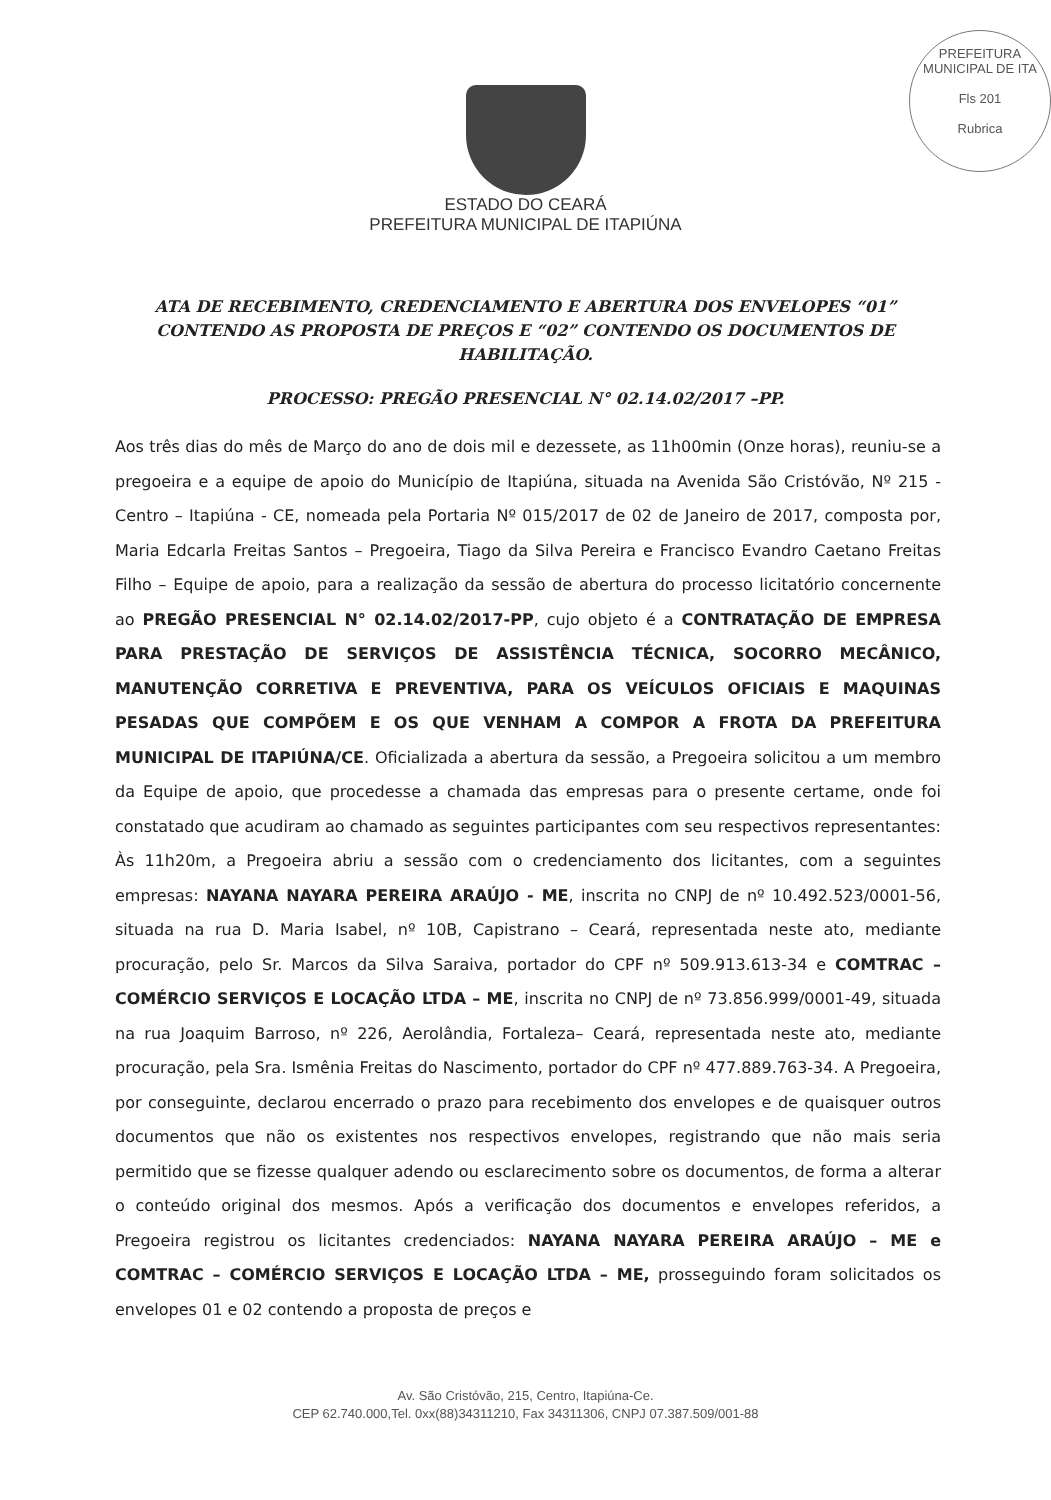PREFEITURA MUNICIPAL DE ITA
Fls 201
Rubrica
ESTADO DO CEARÁ
PREFEITURA MUNICIPAL DE ITAPIÚNA
ATA DE RECEBIMENTO, CREDENCIAMENTO E ABERTURA DOS ENVELOPES “01” CONTENDO AS PROPOSTA DE PREÇOS E “02” CONTENDO OS DOCUMENTOS DE HABILITAÇÃO.
PROCESSO: PREGÃO PRESENCIAL N° 02.14.02/2017 –PP.
Aos três dias do mês de Março do ano de dois mil e dezessete, as 11h00min (Onze horas), reuniu-se a pregoeira e a equipe de apoio do Município de Itapiúna, situada na Avenida São Cristóvão, Nº 215 - Centro – Itapiúna - CE, nomeada pela Portaria Nº 015/2017 de 02 de Janeiro de 2017, composta por, Maria Edcarla Freitas Santos – Pregoeira, Tiago da Silva Pereira e Francisco Evandro Caetano Freitas Filho – Equipe de apoio, para a realização da sessão de abertura do processo licitatório concernente ao PREGÃO PRESENCIAL N° 02.14.02/2017-PP, cujo objeto é a CONTRATAÇÃO DE EMPRESA PARA PRESTAÇÃO DE SERVIÇOS DE ASSISTÊNCIA TÉCNICA, SOCORRO MECÂNICO, MANUTENÇÃO CORRETIVA E PREVENTIVA, PARA OS VEÍCULOS OFICIAIS E MAQUINAS PESADAS QUE COMPÕEM E OS QUE VENHAM A COMPOR A FROTA DA PREFEITURA MUNICIPAL DE ITAPIÚNA/CE. Oficializada a abertura da sessão, a Pregoeira solicitou a um membro da Equipe de apoio, que procedesse a chamada das empresas para o presente certame, onde foi constatado que acudiram ao chamado as seguintes participantes com seu respectivos representantes: Às 11h20m, a Pregoeira abriu a sessão com o credenciamento dos licitantes, com a seguintes empresas: NAYANA NAYARA PEREIRA ARAÚJO - ME, inscrita no CNPJ de nº 10.492.523/0001-56, situada na rua D. Maria Isabel, nº 10B, Capistrano – Ceará, representada neste ato, mediante procuração, pelo Sr. Marcos da Silva Saraiva, portador do CPF nº 509.913.613-34 e COMTRAC – COMÉRCIO SERVIÇOS E LOCAÇÃO LTDA – ME, inscrita no CNPJ de nº 73.856.999/0001-49, situada na rua Joaquim Barroso, nº 226, Aerolândia, Fortaleza– Ceará, representada neste ato, mediante procuração, pela Sra. Ismênia Freitas do Nascimento, portador do CPF nº 477.889.763-34. A Pregoeira, por conseguinte, declarou encerrado o prazo para recebimento dos envelopes e de quaisquer outros documentos que não os existentes nos respectivos envelopes, registrando que não mais seria permitido que se fizesse qualquer adendo ou esclarecimento sobre os documentos, de forma a alterar o conteúdo original dos mesmos. Após a verificação dos documentos e envelopes referidos, a Pregoeira registrou os licitantes credenciados: NAYANA NAYARA PEREIRA ARAÚJO – ME e COMTRAC – COMÉRCIO SERVIÇOS E LOCAÇÃO LTDA – ME, prosseguindo foram solicitados os envelopes 01 e 02 contendo a proposta de preços e
Av. São Cristóvão, 215, Centro, Itapiúna-Ce.
CEP 62.740.000,Tel. 0xx(88)34311210, Fax 34311306, CNPJ 07.387.509/001-88